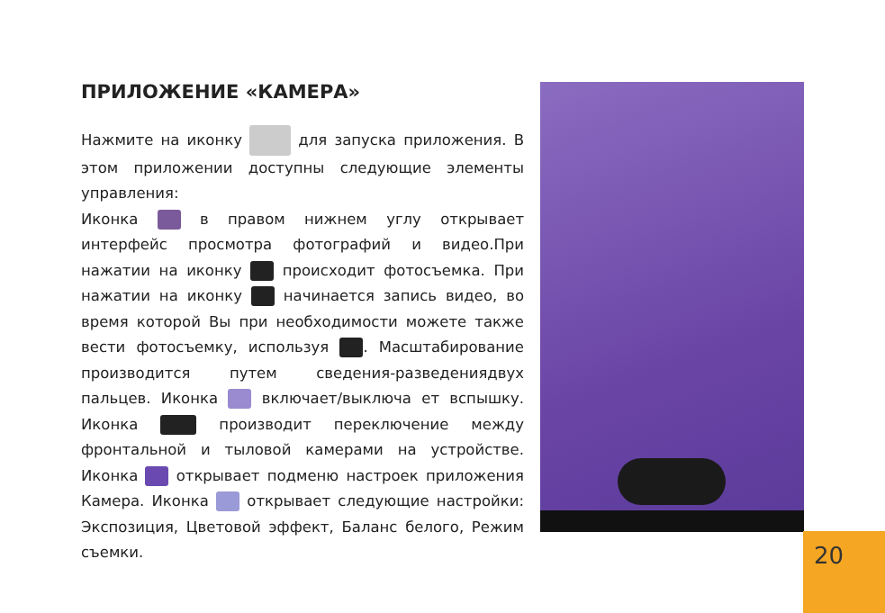ПРИЛОЖЕНИЕ «КАМЕРА»
Нажмите на иконку для запуска приложения. В этом приложении доступны следующие элементы управления:
Иконка в правом нижнем углу открывает интерфейс просмотра фотографий и видео.При нажатии на иконку происходит фотосъемка. При нажатии на иконку начинается запись видео, во время которой Вы при необходимости можете также вести фотосъемку, используя . Масштабирование производится путем сведения-разведениядвух пальцев. Иконка включает/выключа ет вспышку. Иконка производит переключение между фронтальной и тыловой камерами на устройстве. Иконка открывает подменю настроек приложения Камера. Иконка открывает следующие настройки: Экспозиция, Цветовой эффект, Баланс белого, Режим съемки.
20